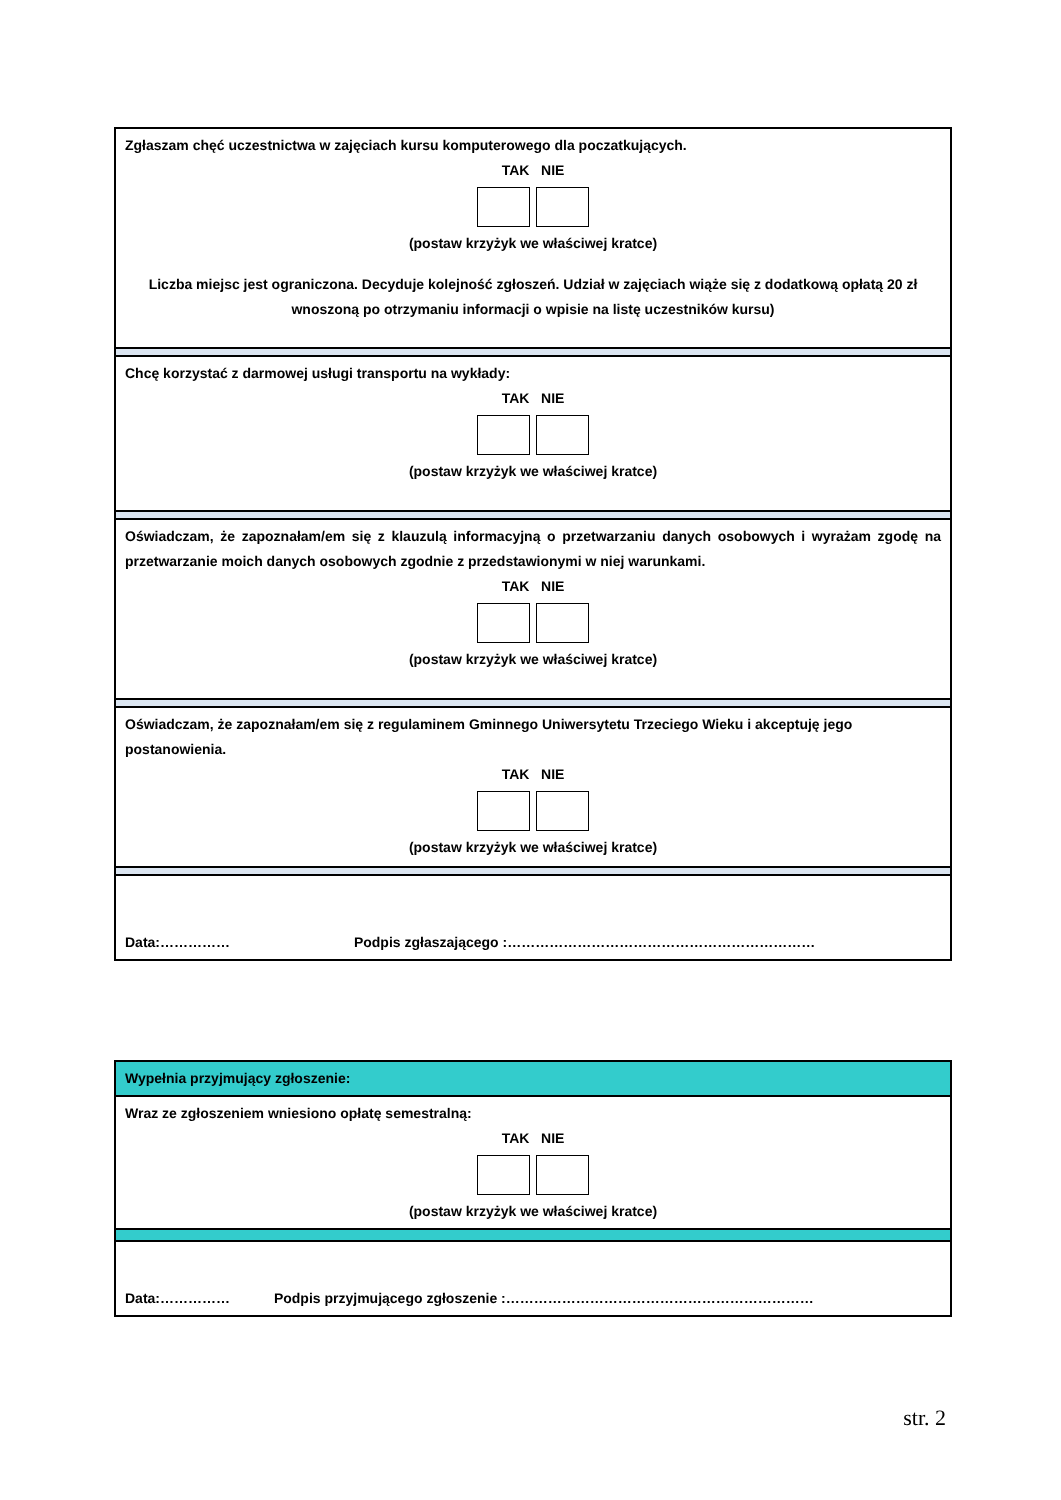| Zgłaszam chęć uczestnictwa w zajęciach kursu komputerowego dla poczatkujących. TAK NIE (postaw krzyżyk we właściwej kratce) Liczba miejsc jest ograniczona. Decyduje kolejność zgłoszeń. Udział w zajęciach wiąże się z dodatkową opłatą 20 zł wnoszoną po otrzymaniu informacji o wpisie na listę uczestników kursu) |
| Chcę korzystać z darmowej usługi transportu na wykłady: TAK NIE (postaw krzyżyk we właściwej kratce) |
| Oświadczam, że zapoznałam/em się z klauzulą informacyjną o przetwarzaniu danych osobowych i wyrażam zgodę na przetwarzanie moich danych osobowych zgodnie z przedstawionymi w niej warunkami. TAK NIE (postaw krzyżyk we właściwej kratce) |
| Oświadczam, że zapoznałam/em się z regulaminem Gminnego Uniwersytetu Trzeciego Wieku i akceptuję jego postanowienia. TAK NIE (postaw krzyżyk we właściwej kratce) |
| Data:…………… Podpis zgłaszającego :………………………………………………………… |
| Wypełnia przyjmujący zgłoszenie: |
| Wraz ze zgłoszeniem wniesiono opłatę semestralną: TAK NIE (postaw krzyżyk we właściwej kratce) |
| Data:…………… Podpis przyjmującego zgłoszenie :………………………………………………………… |
str. 2